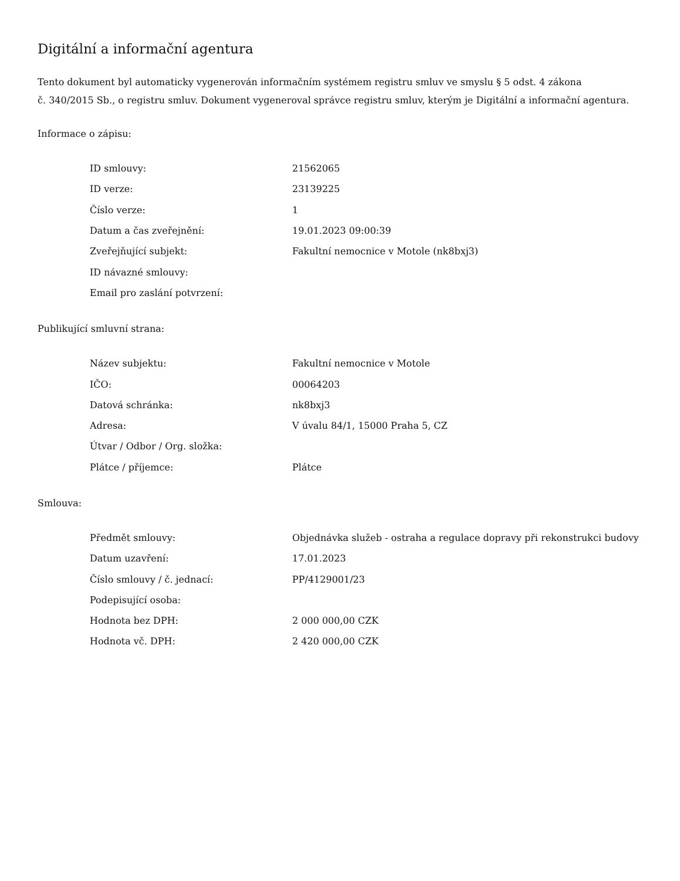Digitální a informační agentura
Tento dokument byl automaticky vygenerován informačním systémem registru smluv ve smyslu § 5 odst. 4 zákona
č. 340/2015 Sb., o registru smluv. Dokument vygeneroval správce registru smluv, kterým je Digitální a informační agentura.
Informace o zápisu:
| ID smlouvy: | 21562065 |
| ID verze: | 23139225 |
| Číslo verze: | 1 |
| Datum a čas zveřejnění: | 19.01.2023 09:00:39 |
| Zveřejňující subjekt: | Fakultní nemocnice v Motole (nk8bxj3) |
| ID návazné smlouvy: | |
| Email pro zaslání potvrzení: | |
Publikující smluvní strana:
| Název subjektu: | Fakultní nemocnice v Motole |
| IČO: | 00064203 |
| Datová schránka: | nk8bxj3 |
| Adresa: | V úvalu 84/1, 15000 Praha 5, CZ |
| Útvar / Odbor / Org. složka: | |
| Plátce / příjemce: | Plátce |
Smlouva:
| Předmět smlouvy: | Objednávka služeb - ostraha a regulace dopravy při rekonstrukci budovy |
| Datum uzavření: | 17.01.2023 |
| Číslo smlouvy / č. jednací: | PP/4129001/23 |
| Podepisující osoba: | |
| Hodnota bez DPH: | 2 000 000,00 CZK |
| Hodnota vč. DPH: | 2 420 000,00 CZK |